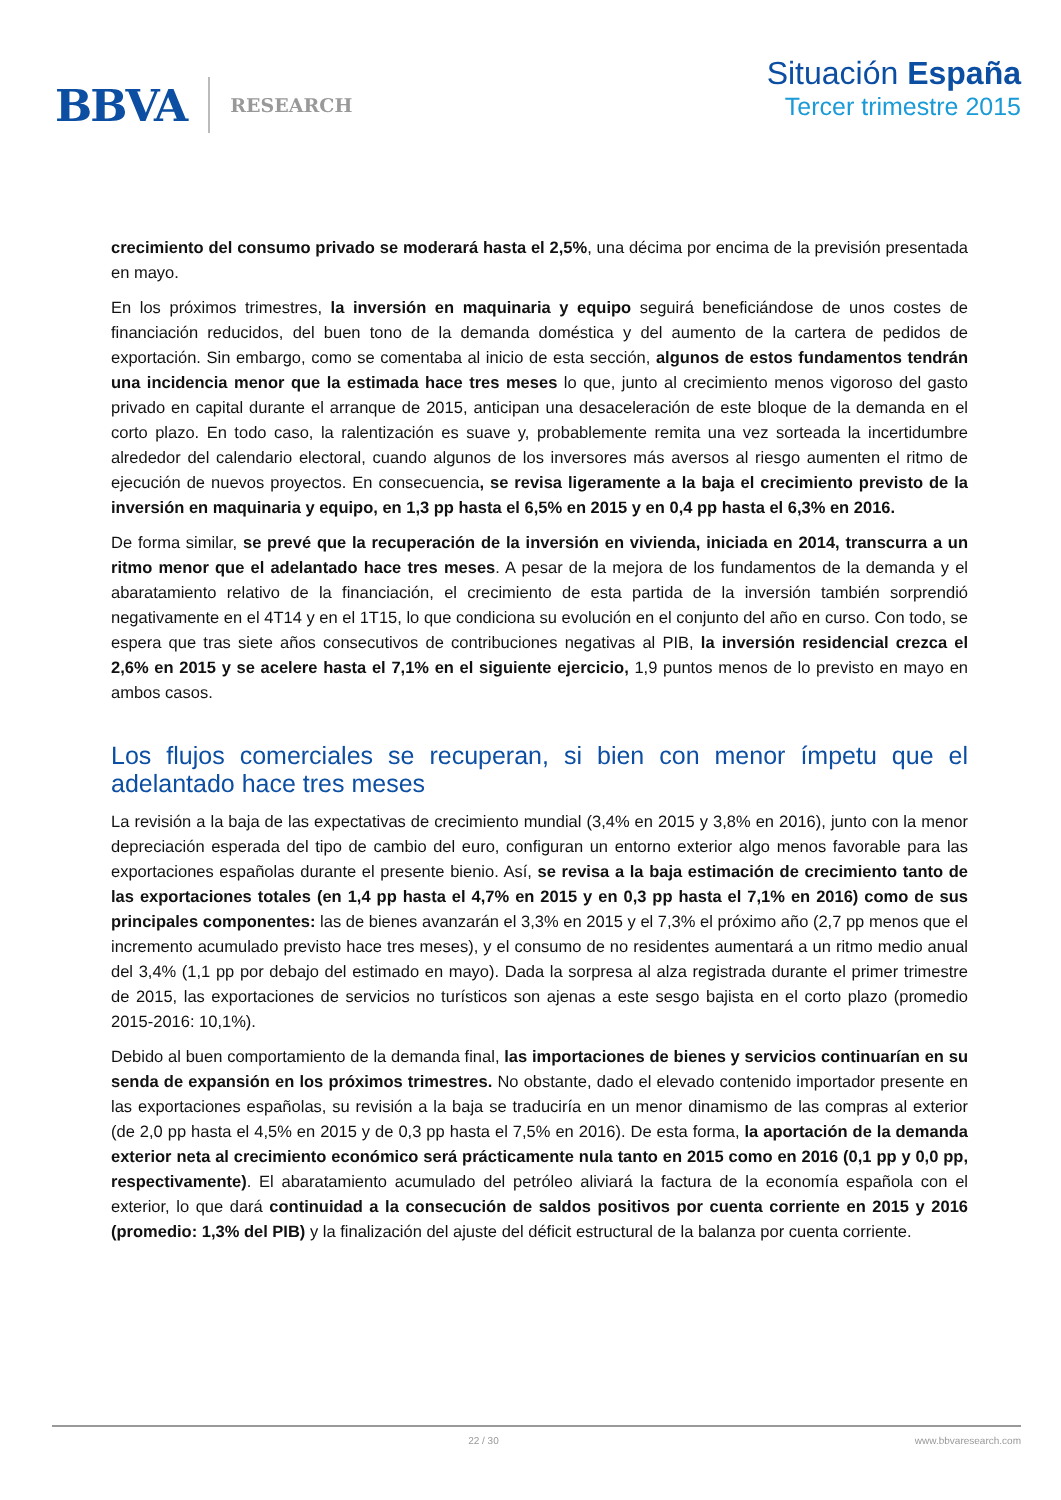BBVA RESEARCH
Situación España
Tercer trimestre 2015
crecimiento del consumo privado se moderará hasta el 2,5%, una décima por encima de la previsión presentada en mayo.
En los próximos trimestres, la inversión en maquinaria y equipo seguirá beneficiándose de unos costes de financiación reducidos, del buen tono de la demanda doméstica y del aumento de la cartera de pedidos de exportación. Sin embargo, como se comentaba al inicio de esta sección, algunos de estos fundamentos tendrán una incidencia menor que la estimada hace tres meses lo que, junto al crecimiento menos vigoroso del gasto privado en capital durante el arranque de 2015, anticipan una desaceleración de este bloque de la demanda en el corto plazo. En todo caso, la ralentización es suave y, probablemente remita una vez sorteada la incertidumbre alrededor del calendario electoral, cuando algunos de los inversores más aversos al riesgo aumenten el ritmo de ejecución de nuevos proyectos. En consecuencia, se revisa ligeramente a la baja el crecimiento previsto de la inversión en maquinaria y equipo, en 1,3 pp hasta el 6,5% en 2015 y en 0,4 pp hasta el 6,3% en 2016.
De forma similar, se prevé que la recuperación de la inversión en vivienda, iniciada en 2014, transcurra a un ritmo menor que el adelantado hace tres meses. A pesar de la mejora de los fundamentos de la demanda y el abaratamiento relativo de la financiación, el crecimiento de esta partida de la inversión también sorprendió negativamente en el 4T14 y en el 1T15, lo que condiciona su evolución en el conjunto del año en curso. Con todo, se espera que tras siete años consecutivos de contribuciones negativas al PIB, la inversión residencial crezca el 2,6% en 2015 y se acelere hasta el 7,1% en el siguiente ejercicio, 1,9 puntos menos de lo previsto en mayo en ambos casos.
Los flujos comerciales se recuperan, si bien con menor ímpetu que el adelantado hace tres meses
La revisión a la baja de las expectativas de crecimiento mundial (3,4% en 2015 y 3,8% en 2016), junto con la menor depreciación esperada del tipo de cambio del euro, configuran un entorno exterior algo menos favorable para las exportaciones españolas durante el presente bienio. Así, se revisa a la baja estimación de crecimiento tanto de las exportaciones totales (en 1,4 pp hasta el 4,7% en 2015 y en 0,3 pp hasta el 7,1% en 2016) como de sus principales componentes: las de bienes avanzarán el 3,3% en 2015 y el 7,3% el próximo año (2,7 pp menos que el incremento acumulado previsto hace tres meses), y el consumo de no residentes aumentará a un ritmo medio anual del 3,4% (1,1 pp por debajo del estimado en mayo). Dada la sorpresa al alza registrada durante el primer trimestre de 2015, las exportaciones de servicios no turísticos son ajenas a este sesgo bajista en el corto plazo (promedio 2015-2016: 10,1%).
Debido al buen comportamiento de la demanda final, las importaciones de bienes y servicios continuarían en su senda de expansión en los próximos trimestres. No obstante, dado el elevado contenido importador presente en las exportaciones españolas, su revisión a la baja se traduciría en un menor dinamismo de las compras al exterior (de 2,0 pp hasta el 4,5% en 2015 y de 0,3 pp hasta el 7,5% en 2016). De esta forma, la aportación de la demanda exterior neta al crecimiento económico será prácticamente nula tanto en 2015 como en 2016 (0,1 pp y 0,0 pp, respectivamente). El abaratamiento acumulado del petróleo aliviará la factura de la economía española con el exterior, lo que dará continuidad a la consecución de saldos positivos por cuenta corriente en 2015 y 2016 (promedio: 1,3% del PIB) y la finalización del ajuste del déficit estructural de la balanza por cuenta corriente.
22 / 30 www.bbvaresearch.com